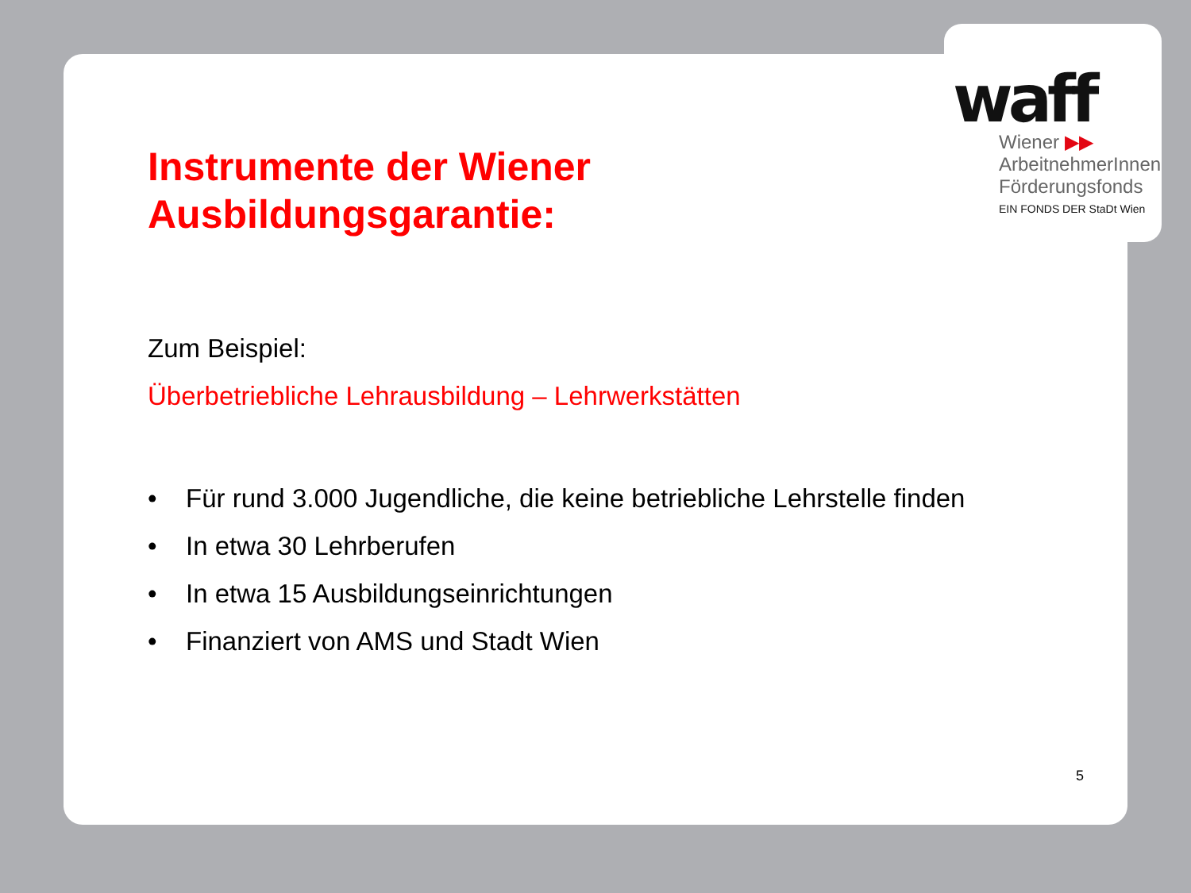waff
Wiener ▶▶
ArbeitnehmerInnen
Förderungsfonds
EIN FONDS DER StaDt Wien
Instrumente der Wiener
Ausbildungsgarantie:
Zum Beispiel:
Überbetriebliche Lehrausbildung – Lehrwerkstätten
• Für rund 3.000 Jugendliche, die keine betriebliche Lehrstelle finden
• In etwa 30 Lehrberufen
• In etwa 15 Ausbildungseinrichtungen
• Finanziert von AMS und Stadt Wien
5